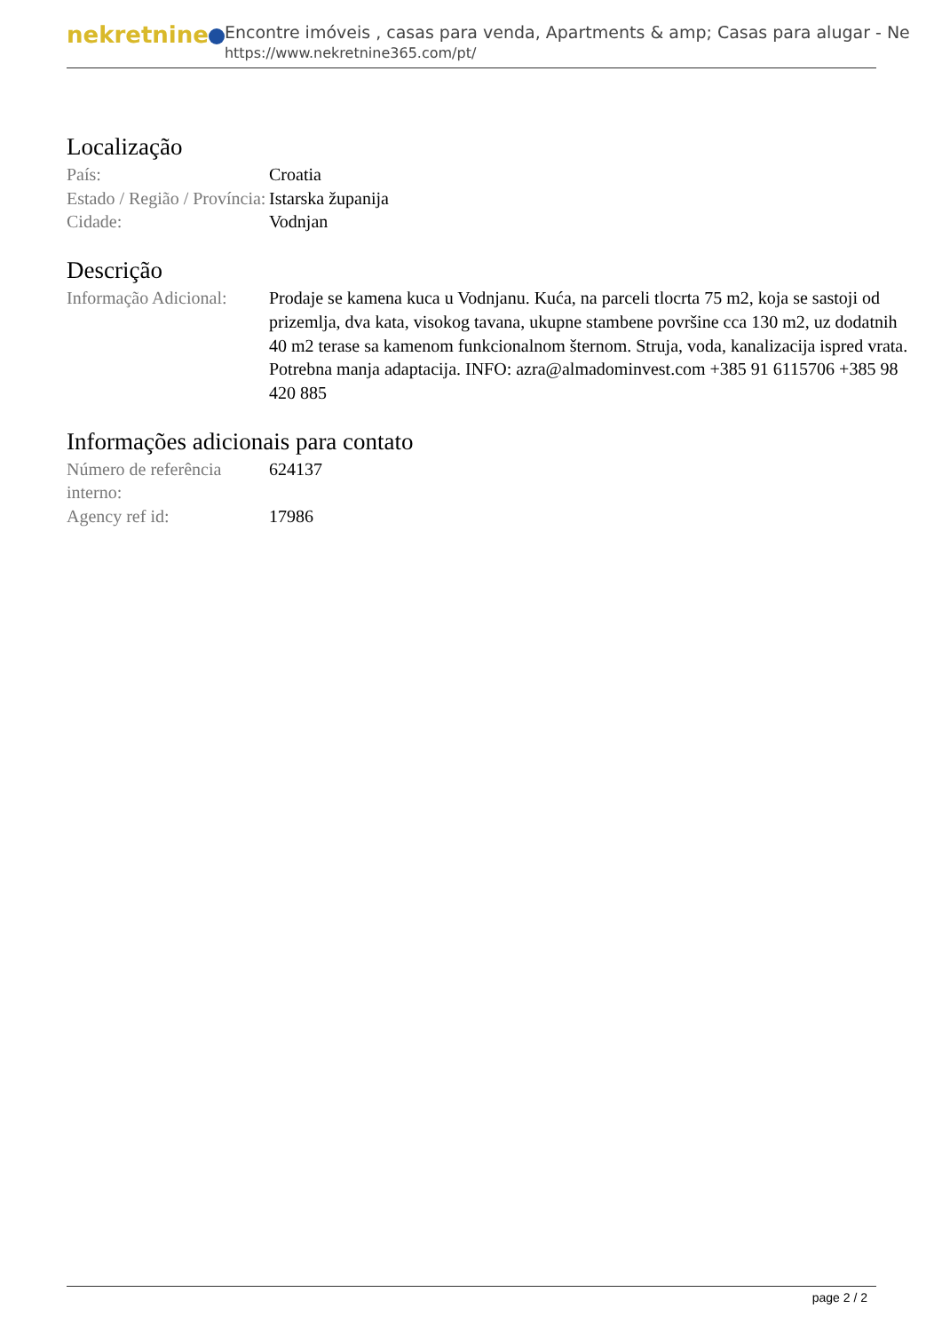nekretnine
Encontre imóveis , casas para venda, Apartments & amp; Casas para alugar - Ne
https://www.nekretnine365.com/pt/
Localização
| País: | Croatia |
| Estado / Região / Província: | Istarska županija |
| Cidade: | Vodnjan |
Descrição
| Informação Adicional: | Prodaje se kamena kuca u Vodnjanu. Kuća, na parceli tlocrta 75 m2, koja se sastoji od prizemlja, dva kata, visokog tavana, ukupne stambene površine cca 130 m2, uz dodatnih 40 m2 terase sa kamenom funkcionalnom šternom. Struja, voda, kanalizacija ispred vrata. Potrebna manja adaptacija. INFO: azra@almadominvest.com +385 91 6115706 +385 98 420 885 |
Informações adicionais para contato
| Número de referência interno: | 624137 |
| Agency ref id: | 17986 |
page 2 / 2